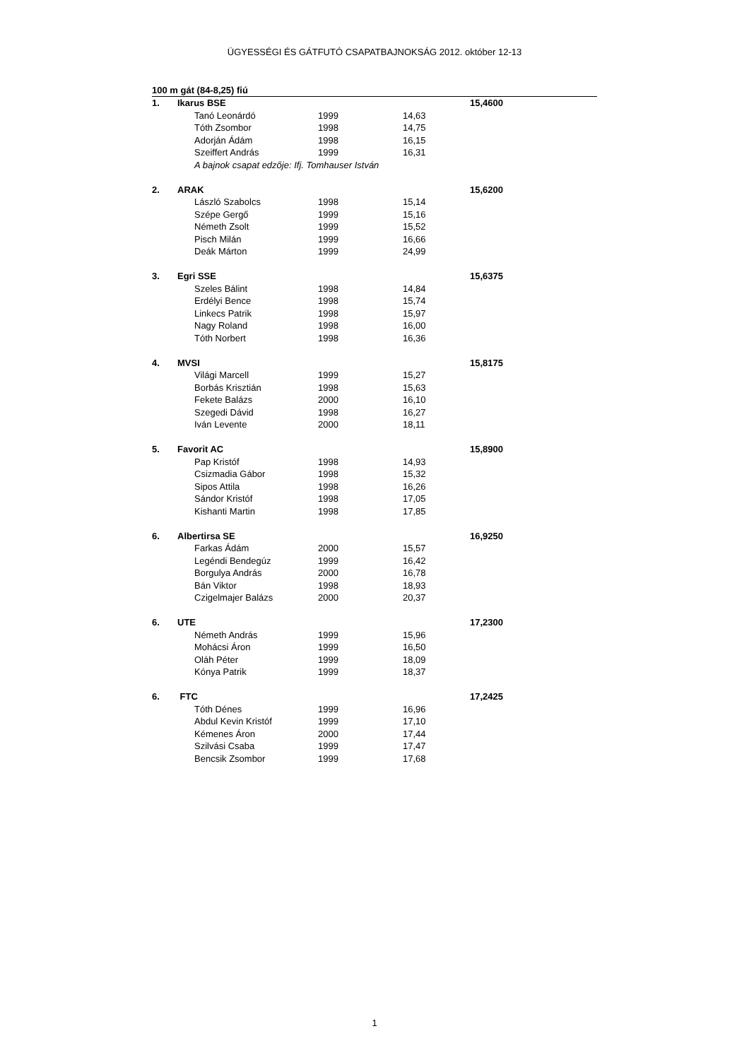ÜGYESSÉGI ÉS GÁTFUTÓ CSAPATBAJNOKSÁG 2012. október 12-13
| 100 m gát (84-8,25) fiú | | | | | |
| --- | --- | --- | --- | --- | --- |
| 1. | Ikarus BSE | | | | 15,4600 |
| | | Tanó Leonárdó | 1999 | 14,63 | |
| | | Tóth Zsombor | 1998 | 14,75 | |
| | | Adorján Ádám | 1998 | 16,15 | |
| | | Szeiffert András | 1999 | 16,31 | |
| | | A bajnok csapat edzője: Ifj. Tomhauser István | | | |
| 2. | ARAK | | | | 15,6200 |
| | | László Szabolcs | 1998 | 15,14 | |
| | | Szépe Gergő | 1999 | 15,16 | |
| | | Németh Zsolt | 1999 | 15,52 | |
| | | Pisch Milán | 1999 | 16,66 | |
| | | Deák Márton | 1999 | 24,99 | |
| 3. | Egri SSE | | | | 15,6375 |
| | | Szeles Bálint | 1998 | 14,84 | |
| | | Erdélyi Bence | 1998 | 15,74 | |
| | | Linkecs Patrik | 1998 | 15,97 | |
| | | Nagy Roland | 1998 | 16,00 | |
| | | Tóth Norbert | 1998 | 16,36 | |
| 4. | MVSI | | | | 15,8175 |
| | | Világi Marcell | 1999 | 15,27 | |
| | | Borbás Krisztián | 1998 | 15,63 | |
| | | Fekete Balázs | 2000 | 16,10 | |
| | | Szegedi Dávid | 1998 | 16,27 | |
| | | Iván Levente | 2000 | 18,11 | |
| 5. | Favorit AC | | | | 15,8900 |
| | | Pap Kristóf | 1998 | 14,93 | |
| | | Csizmadia Gábor | 1998 | 15,32 | |
| | | Sipos Attila | 1998 | 16,26 | |
| | | Sándor Kristóf | 1998 | 17,05 | |
| | | Kishanti Martin | 1998 | 17,85 | |
| 6. | Albertirsa SE | | | | 16,9250 |
| | | Farkas Ádám | 2000 | 15,57 | |
| | | Legéndi Bendegúz | 1999 | 16,42 | |
| | | Borgulya András | 2000 | 16,78 | |
| | | Bán Viktor | 1998 | 18,93 | |
| | | Czigelmajer Balázs | 2000 | 20,37 | |
| 6. | UTE | | | | 17,2300 |
| | | Németh András | 1999 | 15,96 | |
| | | Mohácsi Áron | 1999 | 16,50 | |
| | | Oláh Péter | 1999 | 18,09 | |
| | | Kónya Patrik | 1999 | 18,37 | |
| 6. | FTC | | | | 17,2425 |
| | | Tóth Dénes | 1999 | 16,96 | |
| | | Abdul Kevin Kristóf | 1999 | 17,10 | |
| | | Kémenes Áron | 2000 | 17,44 | |
| | | Szilvási Csaba | 1999 | 17,47 | |
| | | Bencsik Zsombor | 1999 | 17,68 | |
1